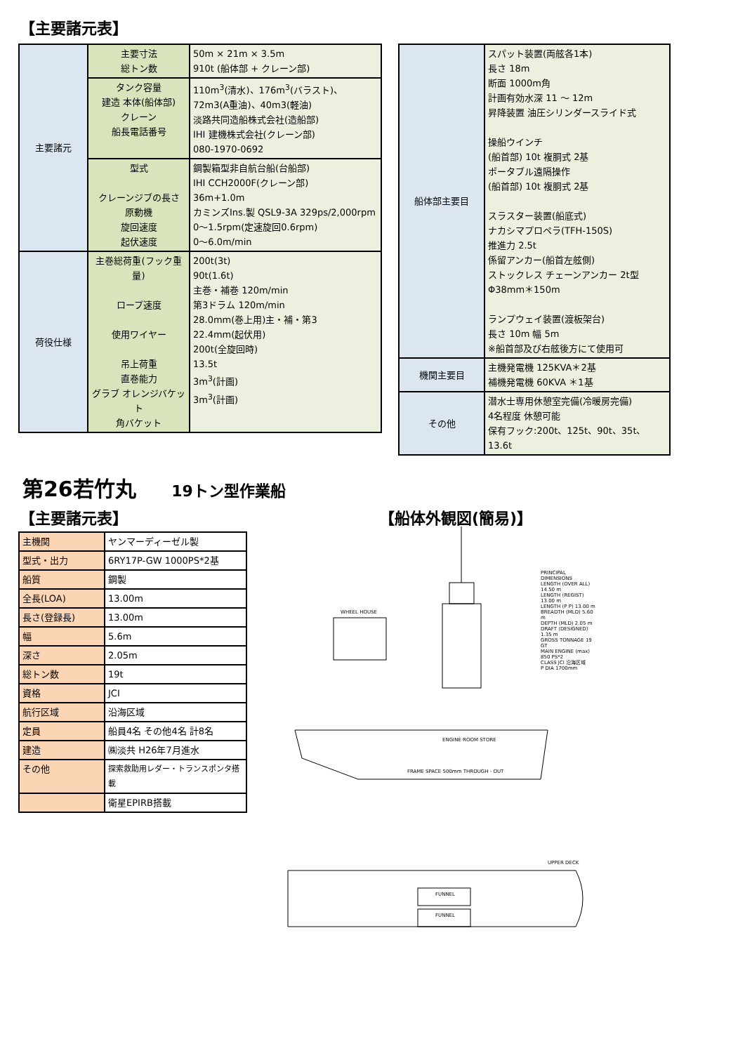【主要諸元表】
| 主要諸元 | 主要寸法 総トン数 | 50m × 21m × 3.5m 910t (船体部 + クレーン部) |
| | タンク容量 建造 本体(船体部) クレーン 船長電話番号 | 110m<sup>3</sup>(清水)、176m<sup>3</sup>(バラスト)、 72m3(A重油)、40m3(軽油) 淡路共同造船株式会社(造船部) IHI 建機株式会社(クレーン部) 080-1970-0692 |
| | 型式 クレーンジブの長さ 原動機 旋回速度 起伏速度 | 鋼製箱型非自航台船(台船部) IHI CCH2000F(クレーン部) 36m+1.0m カミンズIns.製 QSL9-3A 329ps/2,000rpm 0〜1.5rpm(定速旋回0.6rpm) 0〜6.0m/min |
| 荷役仕様 | 主巻総荷重(フック重量) ロープ速度 使用ワイヤー 吊上荷重 直巻能力 グラブ オレンジバケット 角バケット | 200t(3t) 90t(1.6t) 主巻・補巻 120m/min 第3ドラム 120m/min 28.0mm(巻上用)主・補・第3 22.4mm(起伏用) 200t(全旋回時) 13.5t 3m<sup>3</sup>(計画) 3m<sup>3</sup>(計画) |
| 船体部主要目 | スパット装置(両舷各1本) 長さ 18m 断面 1000m角 計画有効水深 11 〜 12m 昇降装置 油圧シリンダースライド式 操船ウインチ (船首部) 10t 複胴式 2基 ポータブル遠隔操作 (船首部) 10t 複胴式 2基 スラスター装置(船底式) ナカシマプロペラ(TFH-150S) 推進力 2.5t 係留アンカー(船首左舷側) ストックレス チェーンアンカー 2t型 Φ38mm＊150m ランプウェイ装置(渡板架台) 長さ 10m 幅 5m ※船首部及び右舷後方にて使用可 |
| 機関主要目 | 主機発電機 125KVA＊2基 補機発電機 60KVA ＊1基 |
| その他 | 潜水士専用休憩室完備(冷暖房完備) 4名程度 休憩可能 保有フック:200t、125t、90t、35t、13.6t |
第26若竹丸 19トン型作業船
【主要諸元表】 【船体外観図(簡易)】
| 主機関 | ヤンマーディーゼル製 |
| 型式・出力 | 6RY17P-GW 1000PS*2基 |
| 船質 | 鋼製 |
| 全長(LOA) | 13.00m |
| 長さ(登録長) | 13.00m |
| 幅 | 5.6m |
| 深さ | 2.05m |
| 総トン数 | 19t |
| 資格 | JCI |
| 航行区域 | 沿海区域 |
| 定員 | 船員4名 その他4名 計8名 |
| 建造 | ㈱淡共 H26年7月進水 |
| その他 | 探索救助用レダー・トランスポンタ搭載 |
| | 衛星EPIRB搭載 |
WHEEL HOUSE
PRINCIPAL DIMENSIONS
LENGTH (OVER ALL) 14.50 m
LENGTH (REGIST) 13.00 m
LENGTH (P P) 13.00 m
BREADTH (MLD) 5.60 m
DEPTH (MLD) 2.05 m
DRAFT (DESIGNED) 1.35 m
GROSS TONNAGE 19 GT
MAIN ENGINE (max) 850 PS*2
CLASS JCI 沿海区域
P DIA 1700mm
ENGINE ROOM STORE
FRAME SPACE 500mm THROUGH - OUT
UPPER DECK
FUNNEL
FUNNEL